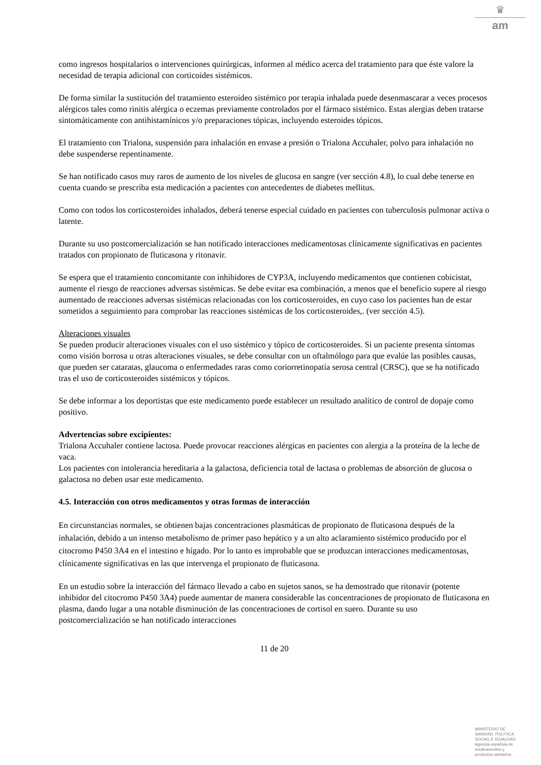♛
am
como ingresos hospitalarios o intervenciones quirúrgicas, informen al médico acerca del tratamiento para que éste valore la necesidad de terapia adicional con corticoides sistémicos.
De forma similar la sustitución del tratamiento esteroideo sistémico por terapia inhalada puede desenmascarar a veces procesos alérgicos tales como rinitis alérgica o eczemas previamente controlados por el fármaco sistémico. Estas alergias deben tratarse sintomáticamente con antihistamínicos y/o preparaciones tópicas, incluyendo esteroides tópicos.
El tratamiento con Trialona, suspensión para inhalación en envase a presión o Trialona Accuhaler, polvo para inhalación no debe suspenderse repentinamente.
Se han notificado casos muy raros de aumento de los niveles de glucosa en sangre (ver sección 4.8), lo cual debe tenerse en cuenta cuando se prescriba esta medicación a pacientes con antecedentes de diabetes mellitus.
Como con todos los corticosteroides inhalados, deberá tenerse especial cuidado en pacientes con tuberculosis pulmonar activa o latente.
Durante su uso postcomercialización se han notificado interacciones medicamentosas clínicamente significativas en pacientes tratados con propionato de fluticasona y ritonavir.
Se espera que el tratamiento concomitante con inhibidores de CYP3A, incluyendo medicamentos que contienen cobicistat, aumente el riesgo de reacciones adversas sistémicas. Se debe evitar esa combinación, a menos que el beneficio supere al riesgo aumentado de reacciones adversas sistémicas relacionadas con los corticosteroides, en cuyo caso los pacientes han de estar sometidos a seguimiento para comprobar las reacciones sistémicas de los corticosteroides,. (ver sección 4.5).
Alteraciones visuales
Se pueden producir alteraciones visuales con el uso sistémico y tópico de corticosteroides. Si un paciente presenta síntomas como visión borrosa u otras alteraciones visuales, se debe consultar con un oftalmólogo para que evalúe las posibles causas, que pueden ser cataratas, glaucoma o enfermedades raras como coriorretinopatía serosa central (CRSC), que se ha notificado tras el uso de corticosteroides sistémicos y tópicos.
Se debe informar a los deportistas que este medicamento puede establecer un resultado analítico de control de dopaje como positivo.
Advertencias sobre excipientes:
Trialona Accuhaler contiene lactosa. Puede provocar reacciones alérgicas en pacientes con alergia a la proteína de la leche de vaca.
Los pacientes con intolerancia hereditaria a la galactosa, deficiencia total de lactasa o problemas de absorción de glucosa o galactosa no deben usar este medicamento.
4.5. Interacción con otros medicamentos y otras formas de interacción
En circunstancias normales, se obtienen bajas concentraciones plasmáticas de propionato de fluticasona después de la inhalación, debido a un intenso metabolismo de primer paso hepático y a un alto aclaramiento sistémico producido por el citocromo P450 3A4 en el intestino e hígado. Por lo tanto es improbable que se produzcan interacciones medicamentosas, clínicamente significativas en las que intervenga el propionato de fluticasona.
En un estudio sobre la interacción del fármaco llevado a cabo en sujetos sanos, se ha demostrado que ritonavir (potente inhibidor del citocromo P450 3A4) puede aumentar de manera considerable las concentraciones de propionato de fluticasona en plasma, dando lugar a una notable disminución de las concentraciones de cortisol en suero. Durante su uso postcomercialización se han notificado interacciones
11 de 20
MINISTERIO DE
SANIDAD, POLITICA
SOCIAL E IGUALDAD
Agencia española de
medicamentos y
productos sanitarios